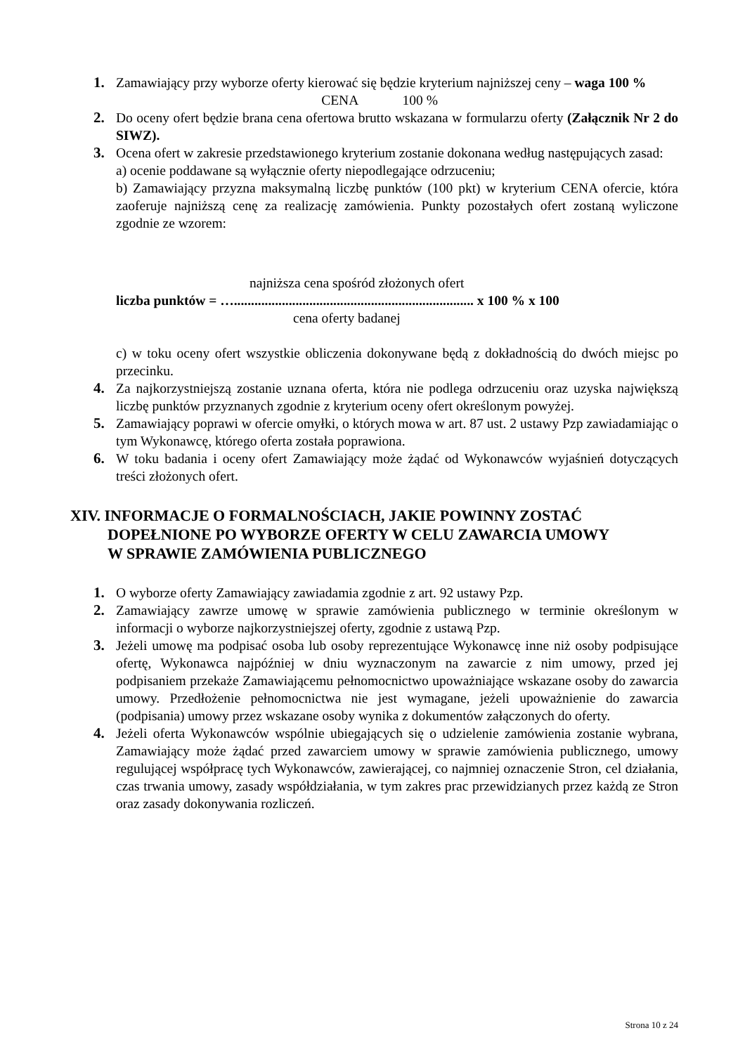1. Zamawiający przy wyborze oferty kierować się będzie kryterium najniższej ceny – waga 100 %
CENA 100 %
2. Do oceny ofert będzie brana cena ofertowa brutto wskazana w formularzu oferty (Załącznik Nr 2 do SIWZ).
3. Ocena ofert w zakresie przedstawionego kryterium zostanie dokonana według następujących zasad:
a) ocenie poddawane są wyłącznie oferty niepodlegające odrzuceniu;
b) Zamawiający przyzna maksymalną liczbę punktów (100 pkt) w kryterium CENA ofercie, która zaoferuje najniższą cenę za realizację zamówienia. Punkty pozostałych ofert zostaną wyliczone zgodnie ze wzorem:
najniższa cena spośród złożonych ofert
liczba punktów = …...................................................................... x 100 % x 100
cena oferty badanej
c) w toku oceny ofert wszystkie obliczenia dokonywane będą z dokładnością do dwóch miejsc po przecinku.
4. Za najkorzystniejszą zostanie uznana oferta, która nie podlega odrzuceniu oraz uzyska największą liczbę punktów przyznanych zgodnie z kryterium oceny ofert określonym powyżej.
5. Zamawiający poprawi w ofercie omyłki, o których mowa w art. 87 ust. 2 ustawy Pzp zawiadamiając o tym Wykonawcę, którego oferta została poprawiona.
6. W toku badania i oceny ofert Zamawiający może żądać od Wykonawców wyjaśnień dotyczących treści złożonych ofert.
XIV. INFORMACJE O FORMALNOŚCIACH, JAKIE POWINNY ZOSTAĆ
DOPEŁNIONE PO WYBORZE OFERTY W CELU ZAWARCIA UMOWY
W SPRAWIE ZAMÓWIENIA PUBLICZNEGO
1. O wyborze oferty Zamawiający zawiadamia zgodnie z art. 92 ustawy Pzp.
2. Zamawiający zawrze umowę w sprawie zamówienia publicznego w terminie określonym w informacji o wyborze najkorzystniejszej oferty, zgodnie z ustawą Pzp.
3. Jeżeli umowę ma podpisać osoba lub osoby reprezentujące Wykonawcę inne niż osoby podpisujące ofertę, Wykonawca najpóźniej w dniu wyznaczonym na zawarcie z nim umowy, przed jej podpisaniem przekaże Zamawiającemu pełnomocnictwo upoważniające wskazane osoby do zawarcia umowy. Przedłożenie pełnomocnictwa nie jest wymagane, jeżeli upoważnienie do zawarcia (podpisania) umowy przez wskazane osoby wynika z dokumentów załączonych do oferty.
4. Jeżeli oferta Wykonawców wspólnie ubiegających się o udzielenie zamówienia zostanie wybrana, Zamawiający może żądać przed zawarciem umowy w sprawie zamówienia publicznego, umowy regulującej współpracę tych Wykonawców, zawierającej, co najmniej oznaczenie Stron, cel działania, czas trwania umowy, zasady współdziałania, w tym zakres prac przewidzianych przez każdą ze Stron oraz zasady dokonywania rozliczeń.
Strona 10 z 24